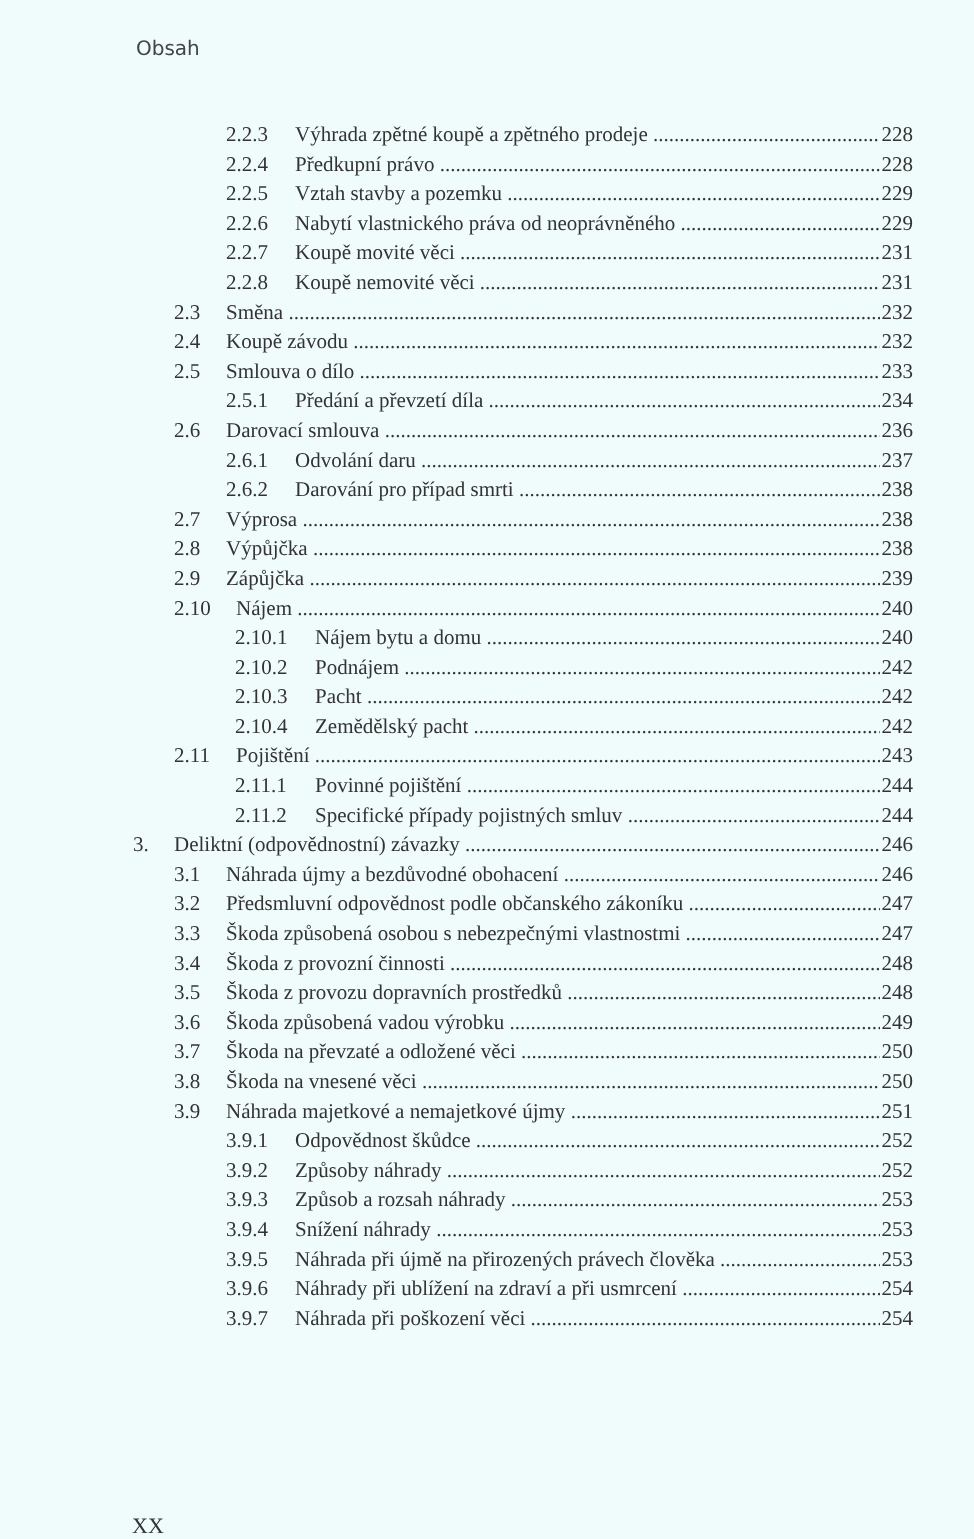Obsah
2.2.3 Výhrada zpětné koupě a zpětného prodeje 228
2.2.4 Předkupní právo 228
2.2.5 Vztah stavby a pozemku 229
2.2.6 Nabytí vlastnického práva od neoprávněného 229
2.2.7 Koupě movité věci 231
2.2.8 Koupě nemovité věci 231
2.3 Směna 232
2.4 Koupě závodu 232
2.5 Smlouva o dílo 233
2.5.1 Předání a převzetí díla 234
2.6 Darovací smlouva 236
2.6.1 Odvolání daru 237
2.6.2 Darování pro případ smrti 238
2.7 Výprosa 238
2.8 Výpůjčka 238
2.9 Zápůjčka 239
2.10 Nájem 240
2.10.1 Nájem bytu a domu 240
2.10.2 Podnájem 242
2.10.3 Pacht 242
2.10.4 Zemědělský pacht 242
2.11 Pojištění 243
2.11.1 Povinné pojištění 244
2.11.2 Specifické případy pojistných smluv 244
3. Deliktní (odpovědnostní) závazky 246
3.1 Náhrada újmy a bezdůvodné obohacení 246
3.2 Předsmluvní odpovědnost podle občanského zákoníku 247
3.3 Škoda způsobená osobou s nebezpečnými vlastnostmi 247
3.4 Škoda z provozní činnosti 248
3.5 Škoda z provozu dopravních prostředků 248
3.6 Škoda způsobená vadou výrobku 249
3.7 Škoda na převzaté a odložené věci 250
3.8 Škoda na vnesené věci 250
3.9 Náhrada majetkové a nemajetkové újmy 251
3.9.1 Odpovědnost škůdce 252
3.9.2 Způsoby náhrady 252
3.9.3 Způsob a rozsah náhrady 253
3.9.4 Snížení náhrady 253
3.9.5 Náhrada při újmě na přirozených právech člověka 253
3.9.6 Náhrady při ublížení na zdraví a při usmrcení 254
3.9.7 Náhrada při poškození věci 254
XX